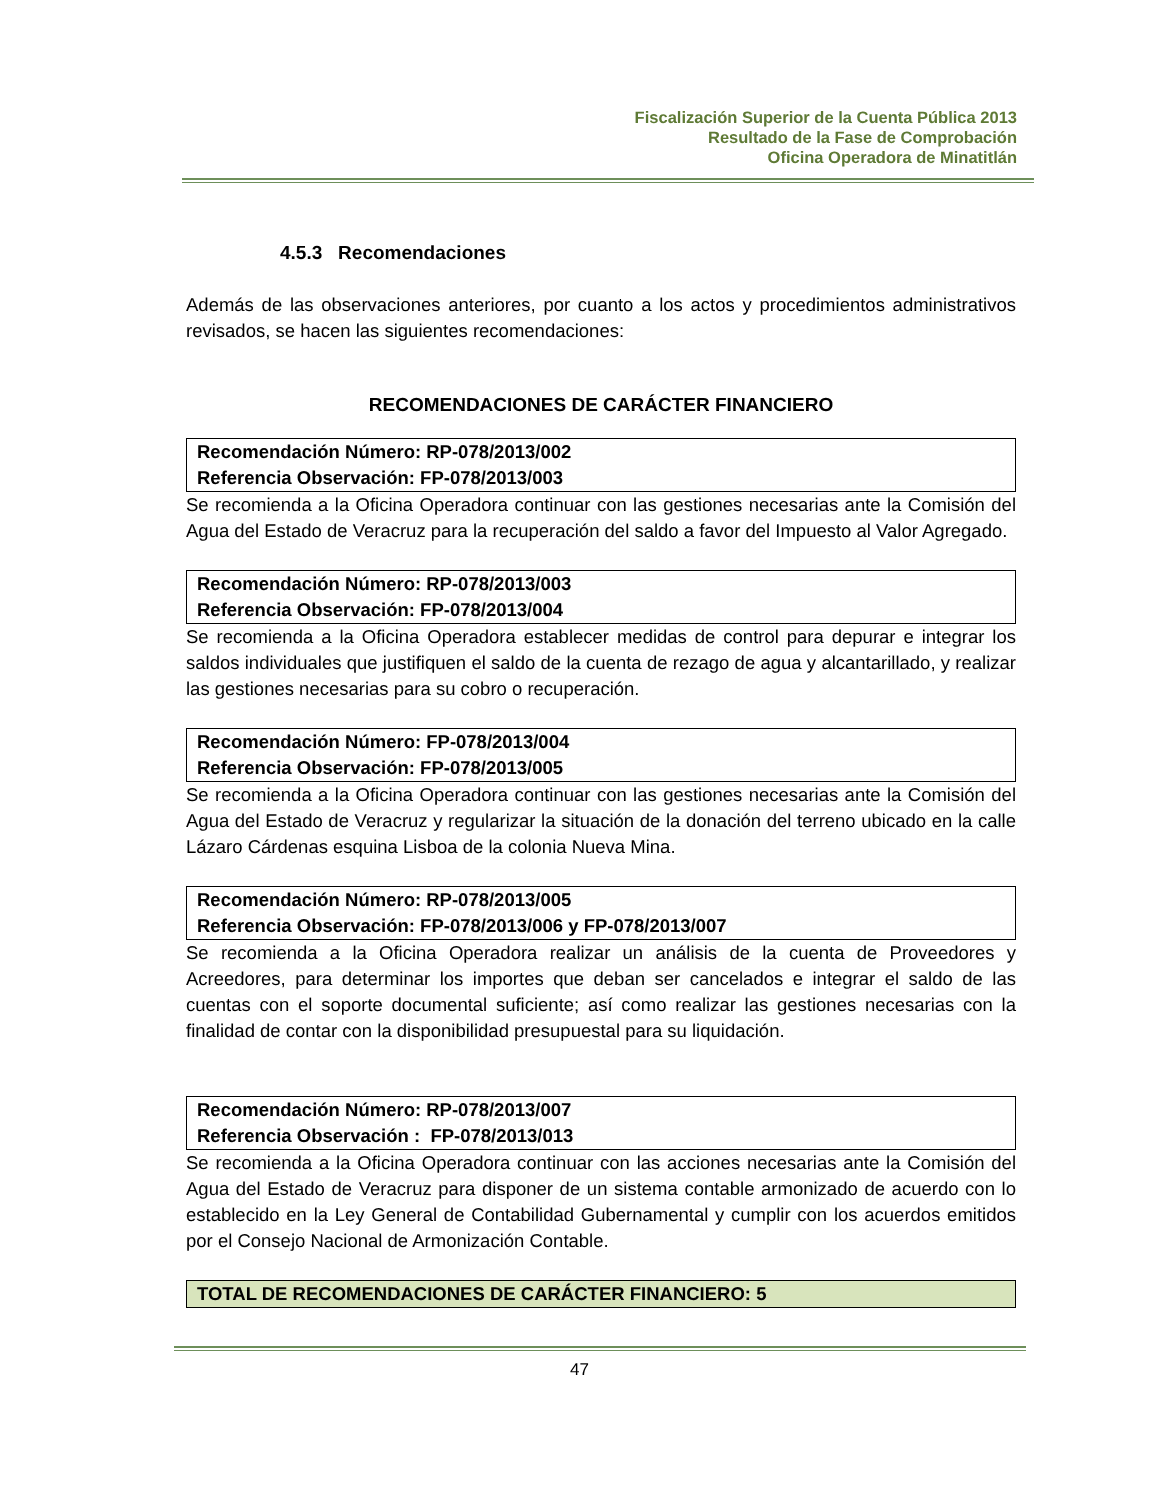Fiscalización Superior de la Cuenta Pública 2013
Resultado de la Fase de Comprobación
Oficina Operadora de Minatitlán
4.5.3 Recomendaciones
Además de las observaciones anteriores, por cuanto a los actos y procedimientos administrativos revisados, se hacen las siguientes recomendaciones:
RECOMENDACIONES DE CARÁCTER FINANCIERO
| Recomendación Número: RP-078/2013/002 Referencia Observación: FP-078/2013/003 |
Se recomienda a la Oficina Operadora continuar con las gestiones necesarias ante la Comisión del Agua del Estado de Veracruz para la recuperación del saldo a favor del Impuesto al Valor Agregado.
| Recomendación Número: RP-078/2013/003 Referencia Observación: FP-078/2013/004 |
Se recomienda a la Oficina Operadora establecer medidas de control para depurar e integrar los saldos individuales que justifiquen el saldo de la cuenta de rezago de agua y alcantarillado, y realizar las gestiones necesarias para su cobro o recuperación.
| Recomendación Número: FP-078/2013/004 Referencia Observación: FP-078/2013/005 |
Se recomienda a la Oficina Operadora continuar con las gestiones necesarias ante la Comisión del Agua del Estado de Veracruz y regularizar la situación de la donación del terreno ubicado en la calle Lázaro Cárdenas esquina Lisboa de la colonia Nueva Mina.
| Recomendación Número: RP-078/2013/005 Referencia Observación: FP-078/2013/006 y FP-078/2013/007 |
Se recomienda a la Oficina Operadora realizar un análisis de la cuenta de Proveedores y Acreedores, para determinar los importes que deban ser cancelados e integrar el saldo de las cuentas con el soporte documental suficiente; así como realizar las gestiones necesarias con la finalidad de contar con la disponibilidad presupuestal para su liquidación.
| Recomendación Número: RP-078/2013/007 Referencia Observación : FP-078/2013/013 |
Se recomienda a la Oficina Operadora continuar con las acciones necesarias ante la Comisión del Agua del Estado de Veracruz para disponer de un sistema contable armonizado de acuerdo con lo establecido en la Ley General de Contabilidad Gubernamental y cumplir con los acuerdos emitidos por el Consejo Nacional de Armonización Contable.
| TOTAL DE RECOMENDACIONES DE CARÁCTER FINANCIERO: 5 |
47